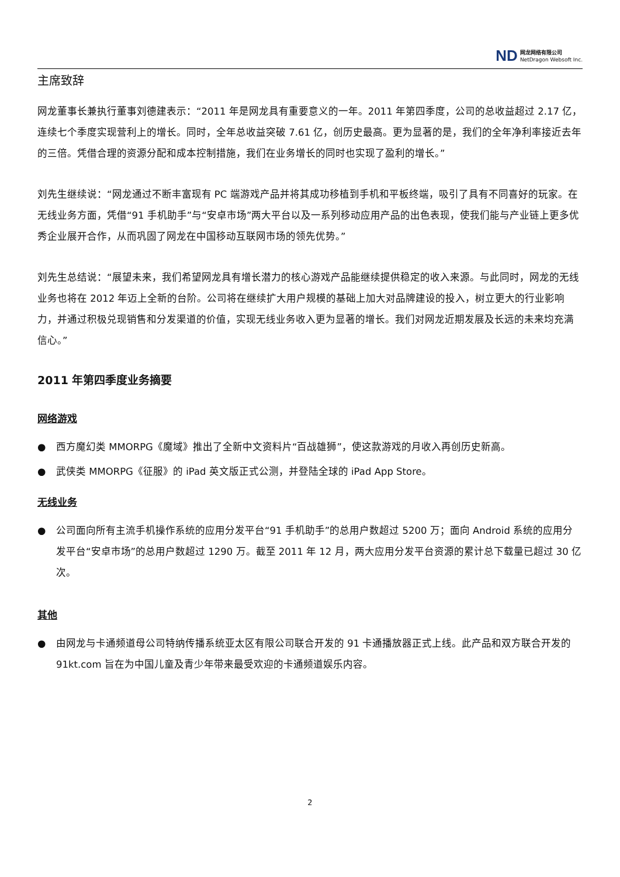ND
网龙网络有限公司
NetDragon Websoft Inc.
主席致辞
网龙董事长兼执行董事刘德建表示：“2011 年是网龙具有重要意义的一年。2011 年第四季度，公司的总收益超过 2.17 亿，连续七个季度实现营利上的增长。同时，全年总收益突破 7.61 亿，创历史最高。更为显著的是，我们的全年净利率接近去年的三倍。凭借合理的资源分配和成本控制措施，我们在业务增长的同时也实现了盈利的增长。”
刘先生继续说：“网龙通过不断丰富现有 PC 端游戏产品并将其成功移植到手机和平板终端，吸引了具有不同喜好的玩家。在无线业务方面，凭借“91 手机助手”与“安卓市场”两大平台以及一系列移动应用产品的出色表现，使我们能与产业链上更多优秀企业展开合作，从而巩固了网龙在中国移动互联网市场的领先优势。”
刘先生总结说：“展望未来，我们希望网龙具有增长潜力的核心游戏产品能继续提供稳定的收入来源。与此同时，网龙的无线业务也将在 2012 年迈上全新的台阶。公司将在继续扩大用户规模的基础上加大对品牌建设的投入，树立更大的行业影响力，并通过积极兑现销售和分发渠道的价值，实现无线业务收入更为显著的增长。我们对网龙近期发展及长远的未来均充满信心。”
2011 年第四季度业务摘要
网络游戏
● 西方魔幻类 MMORPG《魔域》推出了全新中文资料片“百战雄狮”，使这款游戏的月收入再创历史新高。
● 武侠类 MMORPG《征服》的 iPad 英文版正式公测，并登陆全球的 iPad App Store。
无线业务
● 公司面向所有主流手机操作系统的应用分发平台“91 手机助手”的总用户数超过 5200 万；面向 Android 系统的应用分发平台“安卓市场”的总用户数超过 1290 万。截至 2011 年 12 月，两大应用分发平台资源的累计总下载量已超过 30 亿次。
其他
● 由网龙与卡通频道母公司特纳传播系统亚太区有限公司联合开发的 91 卡通播放器正式上线。此产品和双方联合开发的 91kt.com 旨在为中国儿童及青少年带来最受欢迎的卡通频道娱乐内容。
2